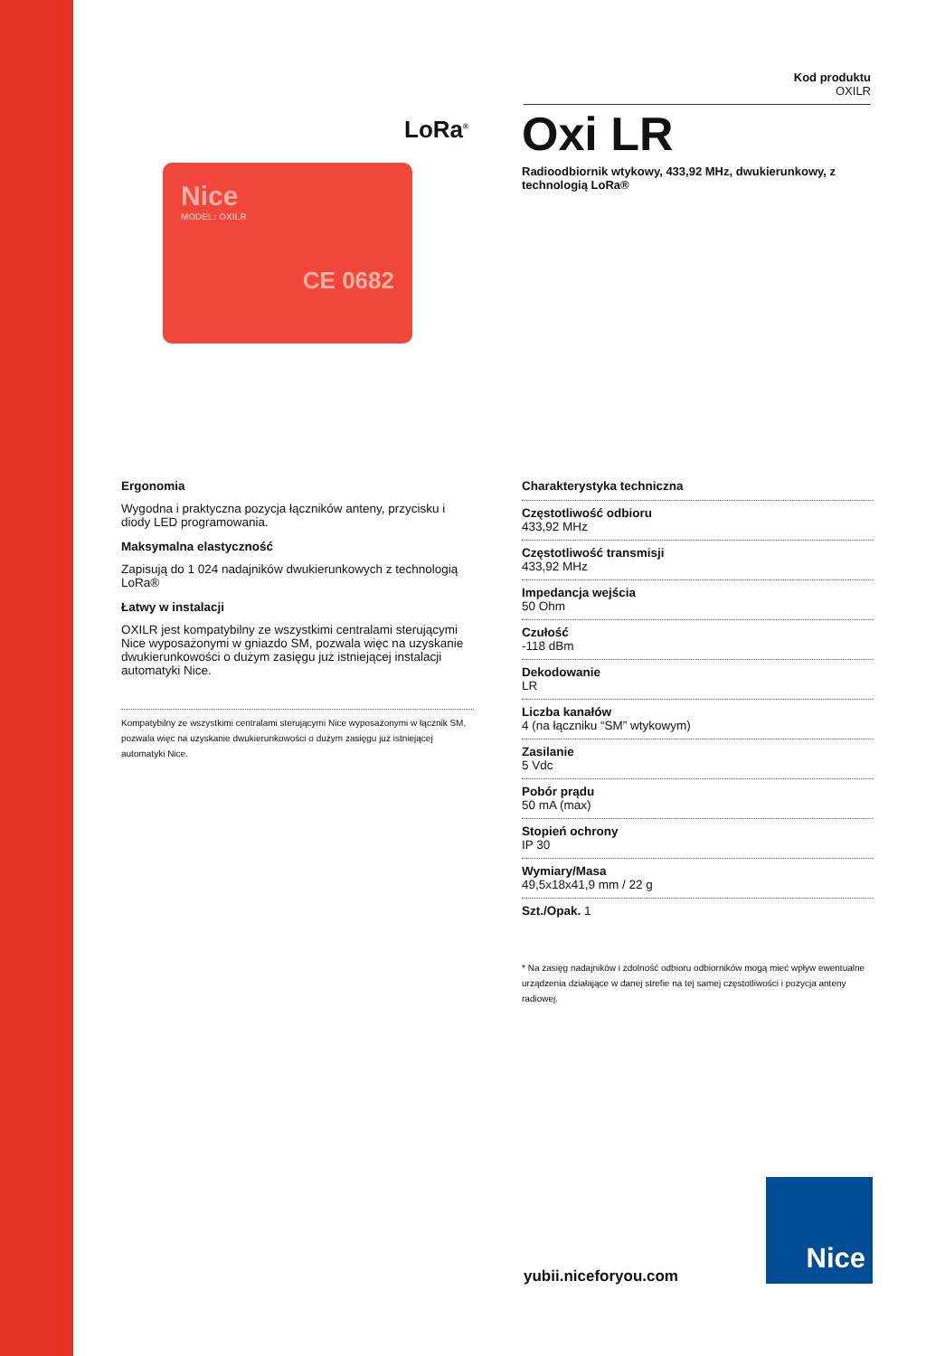Kod produktu
OXILR
LoRa<sup>®</sup>
Nice
MODEL: OXILR
CE 0682
Oxi LR
Radioodbiornik wtykowy, 433,92 MHz, dwukierunkowy, z technologią LoRa®
Ergonomia
Wygodna i praktyczna pozycja łączników anteny, przycisku i diody LED programowania.
Maksymalna elastyczność
Zapisują do 1 024 nadajników dwukierunkowych z technologią LoRa®
Łatwy w instalacji
OXILR jest kompatybilny ze wszystkimi centralami sterującymi Nice wyposażonymi w gniazdo SM, pozwala więc na uzyskanie dwukierunkowości o dużym zasięgu już istniejącej instalacji automatyki Nice.
Kompatybilny ze wszystkimi centralami sterującymi Nice wyposażonymi w łącznik SM, pozwala więc na uzyskanie dwukierunkowości o dużym zasięgu już istniejącej automatyki Nice.
Charakterystyka techniczna
Częstotliwość odbioru
433,92 MHz
Częstotliwość transmisji
433,92 MHz
Impedancja wejścia
50 Ohm
Czułość
-118 dBm
Dekodowanie
LR
Liczba kanałów
4 (na łączniku “SM” wtykowym)
Zasilanie
5 Vdc
Pobór prądu
50 mA (max)
Stopień ochrony
IP 30
Wymiary/Masa
49,5x18x41,9 mm / 22 g
Szt./Opak. 1
* Na zasięg nadajników i zdolność odbioru odbiorników mogą mieć wpływ ewentualne urządzenia działające w danej strefie na tej samej częstotliwości i pozycja anteny radiowej.
yubii.niceforyou.com
Nice